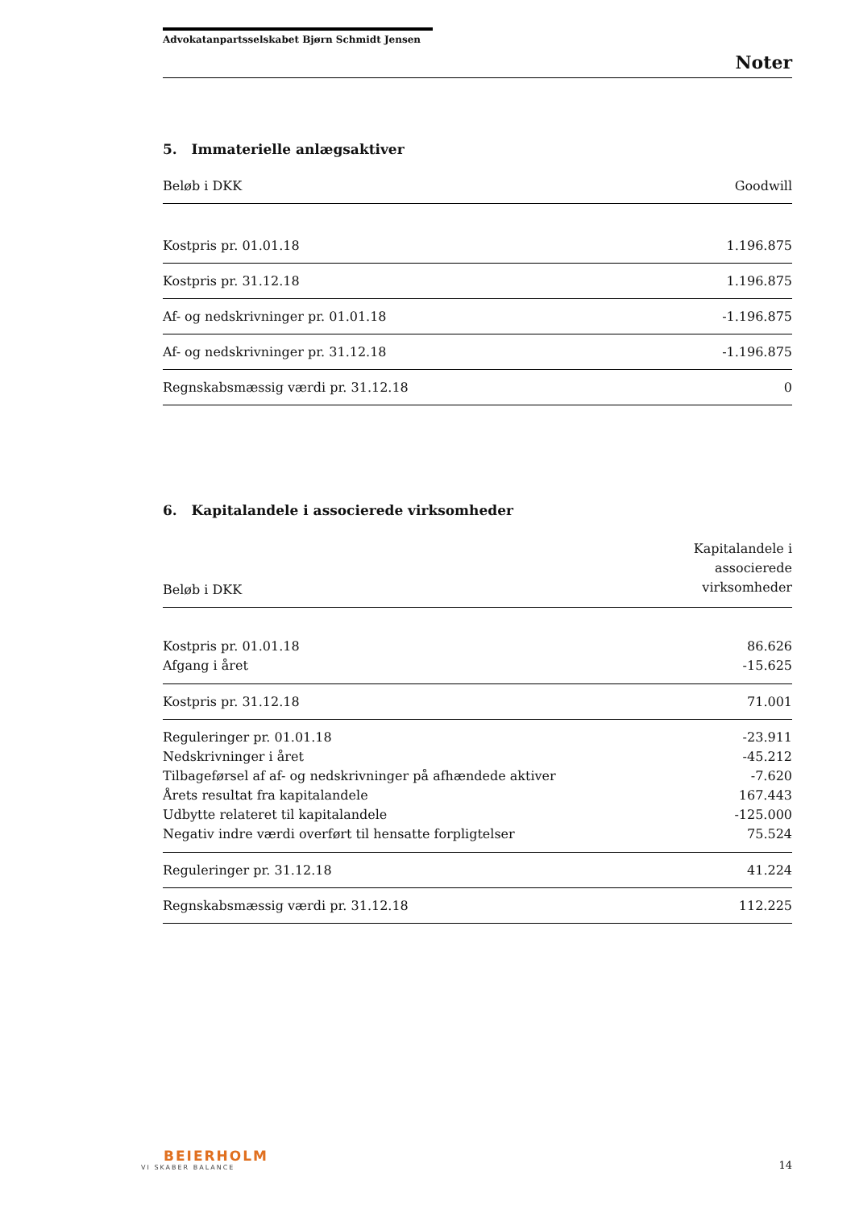Advokatanpartsselskabet Bjørn Schmidt Jensen
Noter
5. Immaterielle anlægsaktiver
| Beløb i DKK | Goodwill |
| --- | --- |
| Kostpris pr. 01.01.18 | 1.196.875 |
| Kostpris pr. 31.12.18 | 1.196.875 |
| Af- og nedskrivninger pr. 01.01.18 | -1.196.875 |
| Af- og nedskrivninger pr. 31.12.18 | -1.196.875 |
| Regnskabsmæssig værdi pr. 31.12.18 | 0 |
6. Kapitalandele i associerede virksomheder
| Beløb i DKK | Kapitalandele i associerede virksomheder |
| --- | --- |
| Kostpris pr. 01.01.18 | 86.626 |
| Afgang i året | -15.625 |
| Kostpris pr. 31.12.18 | 71.001 |
| Reguleringer pr. 01.01.18 | -23.911 |
| Nedskrivninger i året | -45.212 |
| Tilbageførsel af af- og nedskrivninger på afhændede aktiver | -7.620 |
| Årets resultat fra kapitalandele | 167.443 |
| Udbytte relateret til kapitalandele | -125.000 |
| Negativ indre værdi overført til hensatte forpligtelser | 75.524 |
| Reguleringer pr. 31.12.18 | 41.224 |
| Regnskabsmæssig værdi pr. 31.12.18 | 112.225 |
BEIERHOLM
VI SKABER BALANCE
14